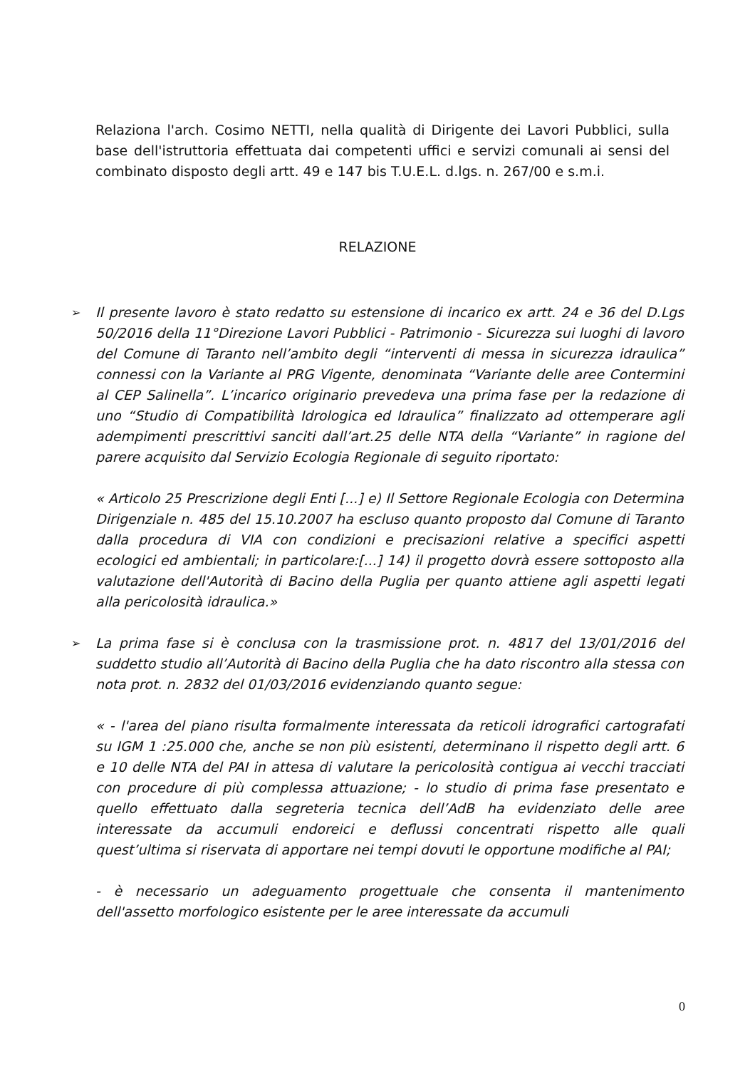Relaziona l'arch. Cosimo NETTI, nella qualità di Dirigente dei Lavori Pubblici, sulla base dell'istruttoria effettuata dai competenti uffici e servizi comunali ai sensi del combinato disposto degli artt. 49 e 147 bis T.U.E.L. d.lgs. n. 267/00 e s.m.i.
RELAZIONE
➢ Il presente lavoro è stato redatto su estensione di incarico ex artt. 24 e 36 del D.Lgs 50/2016 della 11°Direzione Lavori Pubblici - Patrimonio - Sicurezza sui luoghi di lavoro del Comune di Taranto nell’ambito degli “interventi di messa in sicurezza idraulica” connessi con la Variante al PRG Vigente, denominata “Variante delle aree Contermini al CEP Salinella”. L’incarico originario prevedeva una prima fase per la redazione di uno “Studio di Compatibilità Idrologica ed Idraulica” finalizzato ad ottemperare agli adempimenti prescrittivi sanciti dall’art.25 delle NTA della “Variante” in ragione del parere acquisito dal Servizio Ecologia Regionale di seguito riportato:
« Articolo 25 Prescrizione degli Enti [...] e) Il Settore Regionale Ecologia con Determina Dirigenziale n. 485 del 15.10.2007 ha escluso quanto proposto dal Comune di Taranto dalla procedura di VIA con condizioni e precisazioni relative a specifici aspetti ecologici ed ambientali; in particolare:[...] 14) il progetto dovrà essere sottoposto alla valutazione dell'Autorità di Bacino della Puglia per quanto attiene agli aspetti legati alla pericolosità idraulica.»
➢ La prima fase si è conclusa con la trasmissione prot. n. 4817 del 13/01/2016 del suddetto studio all’Autorità di Bacino della Puglia che ha dato riscontro alla stessa con nota prot. n. 2832 del 01/03/2016 evidenziando quanto segue:
« - l'area del piano risulta formalmente interessata da reticoli idrografici cartografati su IGM 1 :25.000 che, anche se non più esistenti, determinano il rispetto degli artt. 6 e 10 delle NTA del PAI in attesa di valutare la pericolosità contigua ai vecchi tracciati con procedure di più complessa attuazione; - lo studio di prima fase presentato e quello effettuato dalla segreteria tecnica dell’AdB ha evidenziato delle aree interessate da accumuli endoreici e deflussi concentrati rispetto alle quali quest’ultima si riservata di apportare nei tempi dovuti le opportune modifiche al PAI;
- è necessario un adeguamento progettuale che consenta il mantenimento dell'assetto morfologico esistente per le aree interessate da accumuli
0